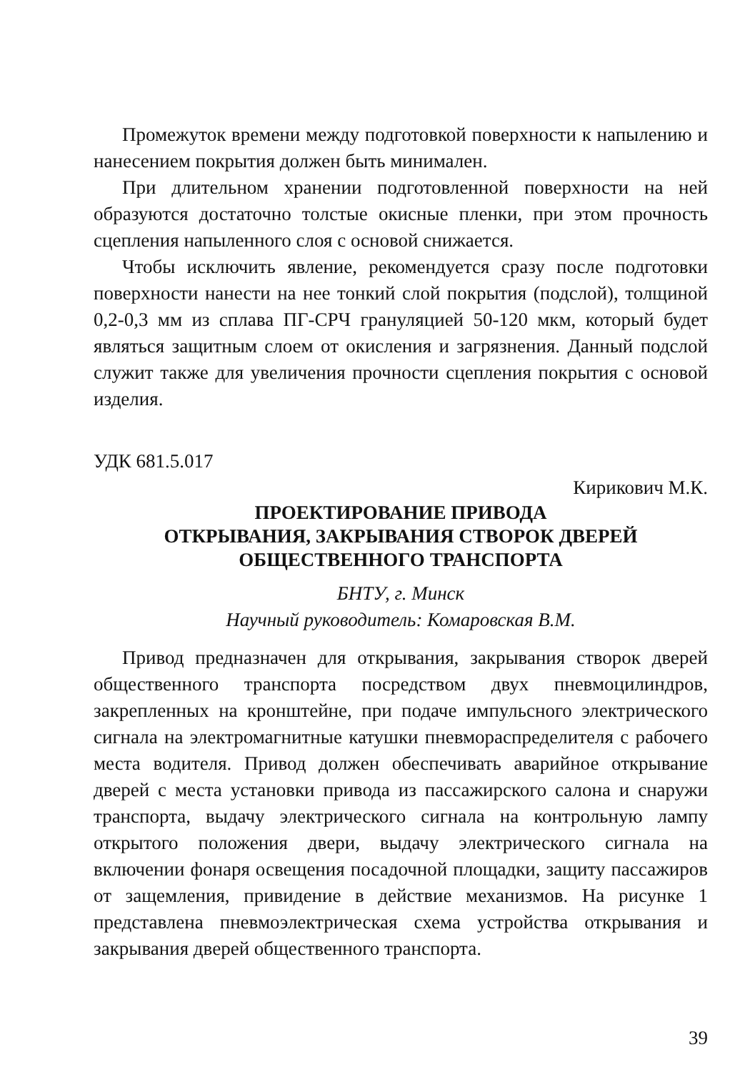Промежуток времени между подготовкой поверхности к напылению и нанесением покрытия должен быть минимален.
При длительном хранении подготовленной поверхности на ней образуются достаточно толстые окисные пленки, при этом прочность сцепления напыленного слоя с основой снижается.
Чтобы исключить явление, рекомендуется сразу после подготовки поверхности нанести на нее тонкий слой покрытия (подслой), толщиной 0,2-0,3 мм из сплава ПГ-СРЧ грануляцией 50-120 мкм, который будет являться защитным слоем от окисления и загрязнения. Данный подслой служит также для увеличения прочности сцепления покрытия с основой изделия.
УДК 681.5.017
Кирикович М.К.
ПРОЕКТИРОВАНИЕ ПРИВОДА
ОТКРЫВАНИЯ, ЗАКРЫВАНИЯ СТВОРОК ДВЕРЕЙ
ОБЩЕСТВЕННОГО ТРАНСПОРТА
БНТУ, г. Минск
Научный руководитель: Комаровская В.М.
Привод предназначен для открывания, закрывания створок дверей общественного транспорта посредством двух пневмоцилиндров, закрепленных на кронштейне, при подаче импульсного электрического сигнала на электромагнитные катушки пневмораспределителя с рабочего места водителя. Привод должен обеспечивать аварийное открывание дверей с места установки привода из пассажирского салона и снаружи транспорта, выдачу электрического сигнала на контрольную лампу открытого положения двери, выдачу электрического сигнала на включении фонаря освещения посадочной площадки, защиту пассажиров от защемления, привидение в действие механизмов. На рисунке 1 представлена пневмоэлектрическая схема устройства открывания и закрывания дверей общественного транспорта.
39